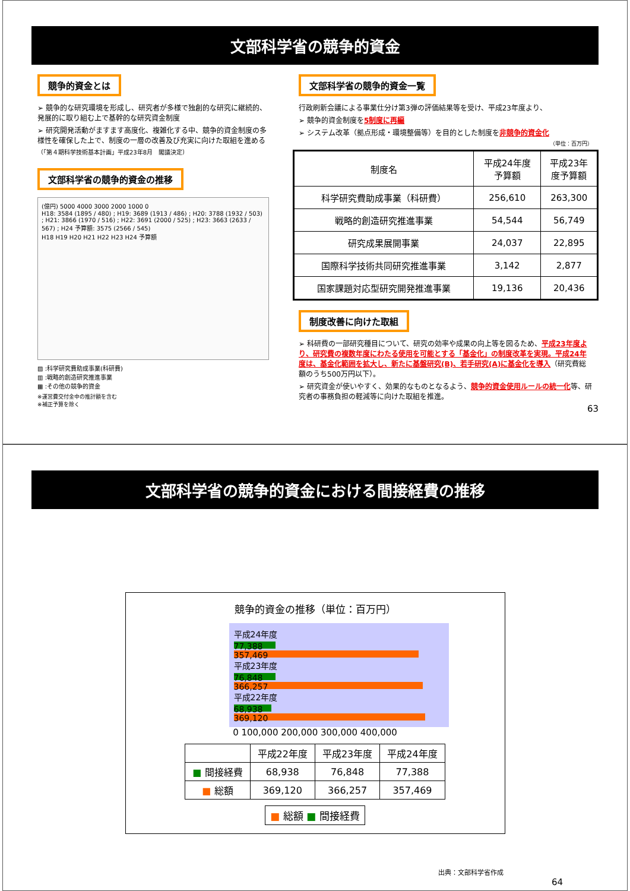文部科学省の競争的資金
競争的資金とは
➢ 競争的な研究環境を形成し、研究者が多様で独創的な研究に継続的、発展的に取り組む上で基幹的な研究資金制度
➢ 研究開発活動がますます高度化、複雑化する中、競争的資金制度の多様性を確保した上で、制度の一層の改善及び充実に向けた取組を進める
（「第４期科学技術基本計画」平成23年8月　閣議決定）
文部科学省の競争的資金の推移
(億円) 5000 4000 3000 2000 1000 0
H18: 3584 (1895 / 480) ; H19: 3689 (1913 / 486) ; H20: 3788 (1932 / 503) ; H21: 3866 (1970 / 516) ; H22: 3691 (2000 / 525) ; H23: 3663 (2633 / 567) ; H24 予算額: 3575 (2566 / 545)
H18 H19 H20 H21 H22 H23 H24 予算額
▨ :科学研究費助成事業(科研費)
▥ :戦略的創造研究推進事業
▦ :その他の競争的資金
※運営費交付金中の推計額を含む
※補正予算を除く
文部科学省の競争的資金一覧
行政刷新会議による事業仕分け第3弾の評価結果等を受け、平成23年度より、
➢ 競争的資金制度を5制度に再編
➢ システム改革（拠点形成・環境整備等）を目的とした制度を非競争的資金化
（単位：百万円）
| 制度名 | 平成24年度 予算額 | 平成23年 度予算額 |
| --- | --- | --- |
| 科学研究費助成事業（科研費） | 256,610 | 263,300 |
| 戦略的創造研究推進事業 | 54,544 | 56,749 |
| 研究成果展開事業 | 24,037 | 22,895 |
| 国際科学技術共同研究推進事業 | 3,142 | 2,877 |
| 国家課題対応型研究開発推進事業 | 19,136 | 20,436 |
制度改善に向けた取組
➢ 科研費の一部研究種目について、研究の効率や成果の向上等を図るため、平成23年度より、研究費の複数年度にわたる使用を可能とする「基金化」の制度改革を実現。平成24年度は、基金化範囲を拡大し、新たに基盤研究(B)、若手研究(A)に基金化を導入（研究費総額のうち500万円以下）。
➢ 研究資金が使いやすく、効果的なものとなるよう、競争的資金使用ルールの統一化等、研究者の事務負担の軽減等に向けた取組を推進。
63
文部科学省の競争的資金における間接経費の推移
競争的資金の推移（単位：百万円）
平成24年度
77,388
357,469
平成23年度
76,848
366,257
平成22年度
68,938
369,120
0 100,000 200,000 300,000 400,000
| | 平成22年度 | 平成23年度 | 平成24年度 |
| --- | --- | --- | --- |
| ■ 間接経費 | 68,938 | 76,848 | 77,388 |
| ■ 総額 | 369,120 | 366,257 | 357,469 |
■ 総額 ■ 間接経費
出典：文部科学省作成
64